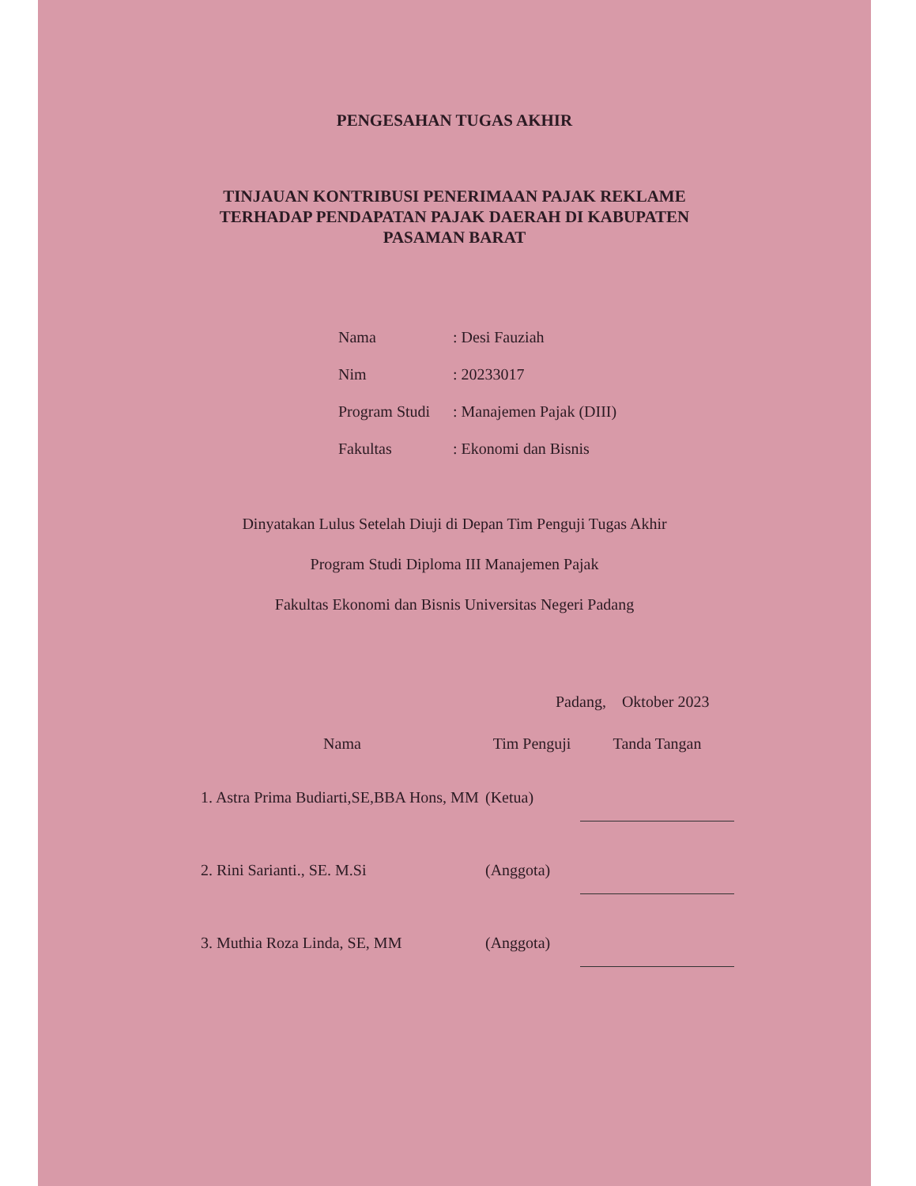PENGESAHAN TUGAS AKHIR
TINJAUAN KONTRIBUSI PENERIMAAN PAJAK REKLAME
TERHADAP PENDAPATAN PAJAK DAERAH DI KABUPATEN
PASAMAN BARAT
| Nama | : Desi Fauziah |
| Nim | : 20233017 |
| Program Studi | : Manajemen Pajak (DIII) |
| Fakultas | : Ekonomi dan Bisnis |
Dinyatakan Lulus Setelah Diuji di Depan Tim Penguji Tugas Akhir
Program Studi Diploma III Manajemen Pajak
Fakultas Ekonomi dan Bisnis Universitas Negeri Padang
Padang, Oktober 2023
| Nama | Tim Penguji | Tanda Tangan |
| --- | --- | --- |
| 1. Astra Prima Budiarti,SE,BBA Hons, MM | (Ketua) | |
| 2. Rini Sarianti., SE. M.Si | (Anggota) | |
| 3. Muthia Roza Linda, SE, MM | (Anggota) | |